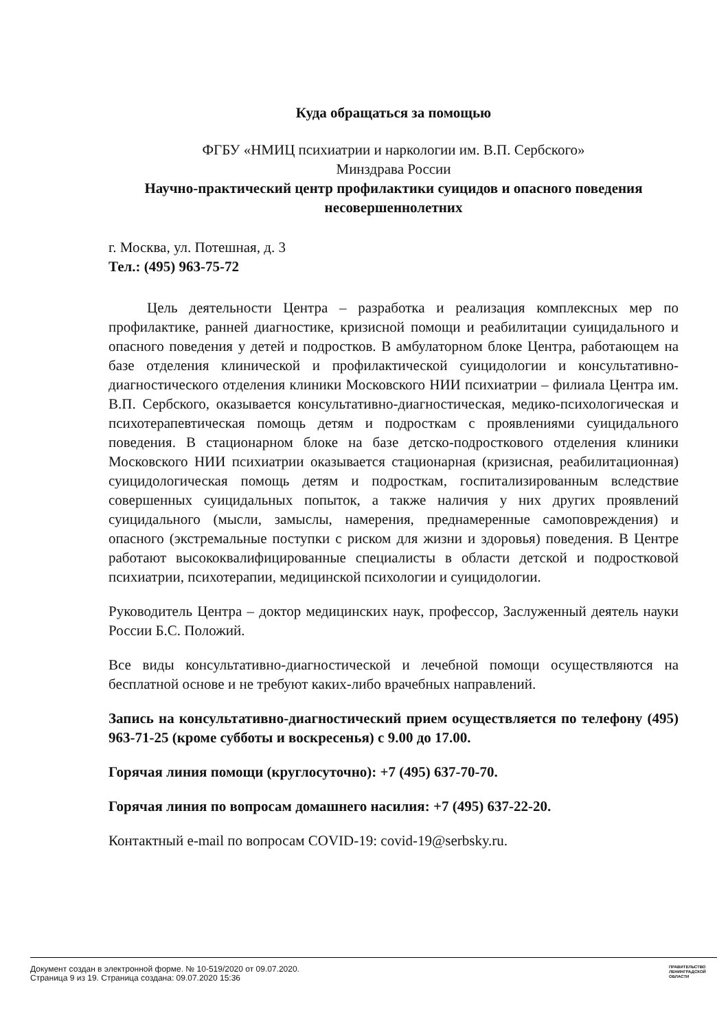Куда обращаться за помощью
ФГБУ «НМИЦ психиатрии и наркологии им. В.П. Сербского»
Минздрава России
Научно-практический центр профилактики суицидов и опасного поведения несовершеннолетних
г. Москва, ул. Потешная, д. 3
Тел.: (495) 963-75-72
Цель деятельности Центра – разработка и реализация комплексных мер по профилактике, ранней диагностике, кризисной помощи и реабилитации суицидального и опасного поведения у детей и подростков. В амбулаторном блоке Центра, работающем на базе отделения клинической и профилактической суицидологии и консультативно-диагностического отделения клиники Московского НИИ психиатрии – филиала Центра им. В.П. Сербского, оказывается консультативно-диагностическая, медико-психологическая и психотерапевтическая помощь детям и подросткам с проявлениями суицидального поведения. В стационарном блоке на базе детско-подросткового отделения клиники Московского НИИ психиатрии оказывается стационарная (кризисная, реабилитационная) суицидологическая помощь детям и подросткам, госпитализированным вследствие совершенных суицидальных попыток, а также наличия у них других проявлений суицидального (мысли, замыслы, намерения, преднамеренные самоповреждения) и опасного (экстремальные поступки с риском для жизни и здоровья) поведения. В Центре работают высококвалифицированные специалисты в области детской и подростковой психиатрии, психотерапии, медицинской психологии и суицидологии.
Руководитель Центра – доктор медицинских наук, профессор, Заслуженный деятель науки России Б.С. Положий.
Все виды консультативно-диагностической и лечебной помощи осуществляются на бесплатной основе и не требуют каких-либо врачебных направлений.
Запись на консультативно-диагностический прием осуществляется по телефону (495) 963-71-25 (кроме субботы и воскресенья) с 9.00 до 17.00.
Горячая линия помощи (круглосуточно): +7 (495) 637-70-70.
Горячая линия по вопросам домашнего насилия: +7 (495) 637-22-20.
Контактный e-mail по вопросам COVID-19: covid-19@serbsky.ru.
Документ создан в электронной форме. № 10-519/2020 от 09.07.2020.
Страница 9 из 19. Страница создана: 09.07.2020 15:36
ПРАВИТЕЛЬСТВО ЛЕНИНГРАДСКОЙ ОБЛАСТИ